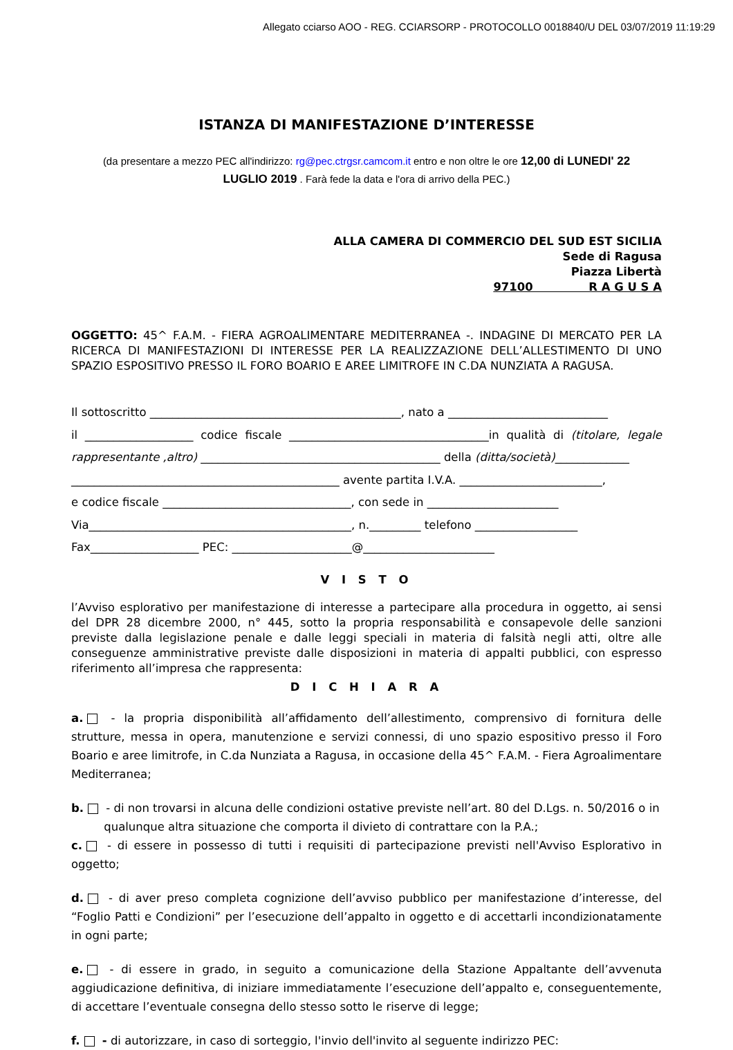Allegato cciarso AOO - REG. CCIARSORP - PROTOCOLLO 0018840/U DEL 03/07/2019 11:19:29
ISTANZA DI MANIFESTAZIONE D’INTERESSE
(da presentare a mezzo PEC all'indirizzo: rg@pec.ctrgsr.camcom.it entro e non oltre le ore 12,00 di LUNEDI' 22
LUGLIO 2019 . Farà fede la data e l'ora di arrivo della PEC.)
ALLA CAMERA DI COMMERCIO DEL SUD EST SICILIA
Sede di Ragusa
Piazza Libertà
97100 R A G U S A
OGGETTO: 45^ F.A.M. - FIERA AGROALIMENTARE MEDITERRANEA -. INDAGINE DI MERCATO PER LA RICERCA DI MANIFESTAZIONI DI INTERESSE PER LA REALIZZAZIONE DELL’ALLESTIMENTO DI UNO SPAZIO ESPOSITIVO PRESSO IL FORO BOARIO E AREE LIMITROFE IN C.DA NUNZIATA A RAGUSA.
Il sottoscritto ____________________________________________, nato a ____________________________
il ___________________ codice fiscale ___________________________________in qualità di (titolare, legale rappresentante ,altro) __________________________________________ della (ditta/società)_____________
_______________________________________________ avente partita I.V.A. _________________________,
e codice fiscale _________________________________, con sede in _______________________
Via______________________________________________, n._________ telefono __________________
Fax___________________ PEC: _____________________@_______________________
V I S T O
l’Avviso esplorativo per manifestazione di interesse a partecipare alla procedura in oggetto, ai sensi del DPR 28 dicembre 2000, n° 445, sotto la propria responsabilità e consapevole delle sanzioni previste dalla legislazione penale e dalle leggi speciali in materia di falsità negli atti, oltre alle conseguenze amministrative previste dalle disposizioni in materia di appalti pubblici, con espresso riferimento all’impresa che rappresenta:
D I C H I A R A
a. - la propria disponibilità all’affidamento dell’allestimento, comprensivo di fornitura delle strutture, messa in opera, manutenzione e servizi connessi, di uno spazio espositivo presso il Foro Boario e aree limitrofe, in C.da Nunziata a Ragusa, in occasione della 45^ F.A.M. - Fiera Agroalimentare Mediterranea;
b. - di non trovarsi in alcuna delle condizioni ostative previste nell’art. 80 del D.Lgs. n. 50/2016 o in
qualunque altra situazione che comporta il divieto di contrattare con la P.A.;
c. - di essere in possesso di tutti i requisiti di partecipazione previsti nell'Avviso Esplorativo in oggetto;
d. - di aver preso completa cognizione dell’avviso pubblico per manifestazione d’interesse, del “Foglio Patti e Condizioni” per l’esecuzione dell’appalto in oggetto e di accettarli incondizionatamente in ogni parte;
e. - di essere in grado, in seguito a comunicazione della Stazione Appaltante dell’avvenuta aggiudicazione definitiva, di iniziare immediatamente l’esecuzione dell’appalto e, conseguentemente, di accettare l’eventuale consegna dello stesso sotto le riserve di legge;
f. - di autorizzare, in caso di sorteggio, l'invio dell'invito al seguente indirizzo PEC: